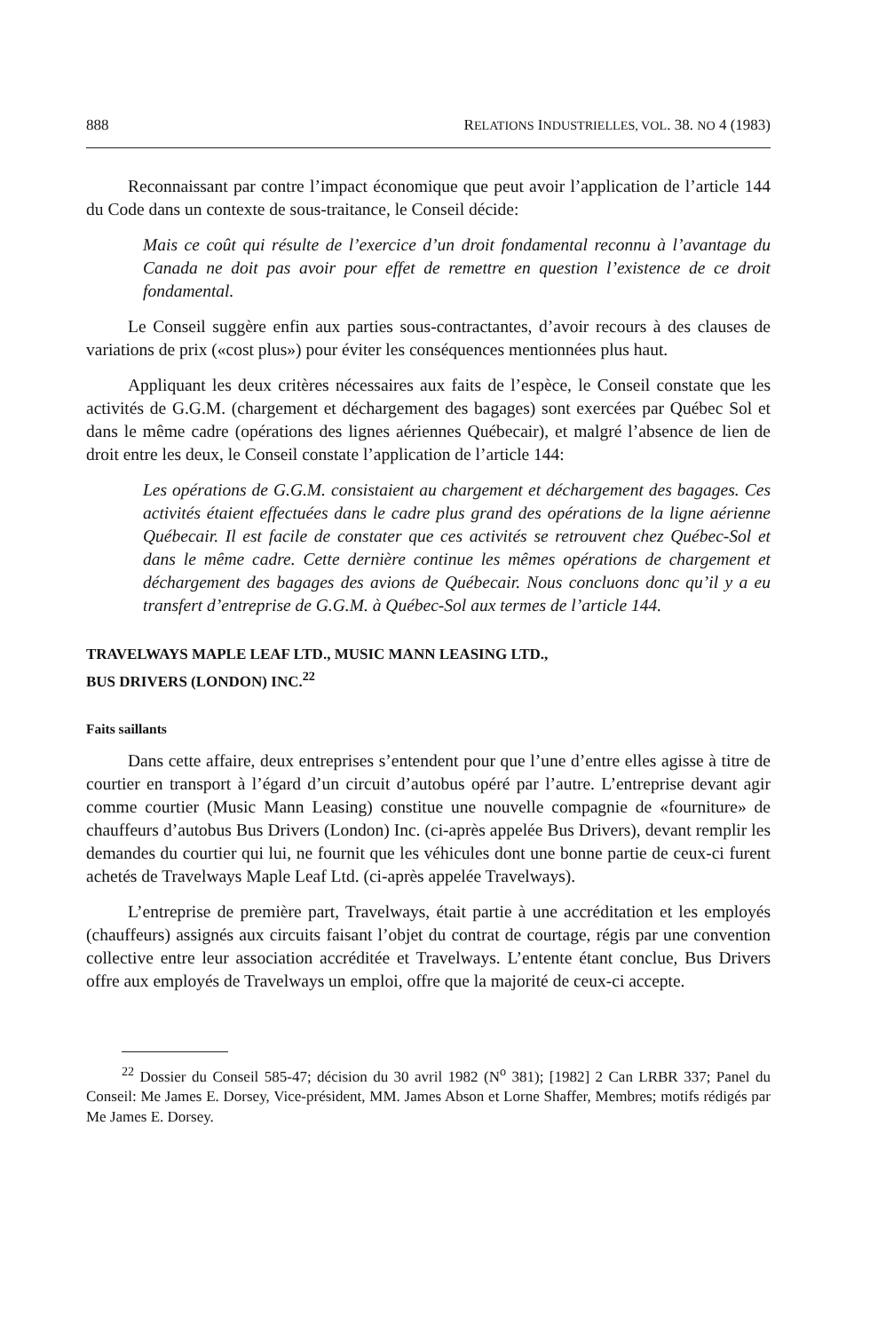888 RELATIONS INDUSTRIELLES, VOL. 38. NO 4 (1983)
Reconnaissant par contre l’impact économique que peut avoir l’application de l’article 144 du Code dans un contexte de sous-traitance, le Conseil décide:
Mais ce coût qui résulte de l’exercice d’un droit fondamental reconnu à l’avantage du Canada ne doit pas avoir pour effet de remettre en question l’existence de ce droit fondamental.
Le Conseil suggère enfin aux parties sous-contractantes, d’avoir recours à des clauses de variations de prix («cost plus») pour éviter les conséquences mentionnées plus haut.
Appliquant les deux critères nécessaires aux faits de l’espèce, le Conseil constate que les activités de G.G.M. (chargement et déchargement des bagages) sont exercées par Québec Sol et dans le même cadre (opérations des lignes aériennes Québecair), et malgré l’absence de lien de droit entre les deux, le Conseil constate l’application de l’article 144:
Les opérations de G.G.M. consistaient au chargement et déchargement des bagages. Ces activités étaient effectuées dans le cadre plus grand des opérations de la ligne aérienne Québecair. Il est facile de constater que ces activités se retrouvent chez Québec-Sol et dans le même cadre. Cette dernière continue les mêmes opérations de chargement et déchargement des bagages des avions de Québecair. Nous concluons donc qu’il y a eu transfert d’entreprise de G.G.M. à Québec-Sol aux termes de l’article 144.
TRAVELWAYS MAPLE LEAF LTD., MUSIC MANN LEASING LTD.,
BUS DRIVERS (LONDON) INC.<sup>22</sup>
Faits saillants
Dans cette affaire, deux entreprises s’entendent pour que l’une d’entre elles agisse à titre de courtier en transport à l’égard d’un circuit d’autobus opéré par l’autre. L’entreprise devant agir comme courtier (Music Mann Leasing) constitue une nouvelle compagnie de «fourniture» de chauffeurs d’autobus Bus Drivers (London) Inc. (ci-après appelée Bus Drivers), devant remplir les demandes du courtier qui lui, ne fournit que les véhicules dont une bonne partie de ceux-ci furent achetés de Travelways Maple Leaf Ltd. (ci-après appelée Travelways).
L’entreprise de première part, Travelways, était partie à une accréditation et les employés (chauffeurs) assignés aux circuits faisant l’objet du contrat de courtage, régis par une convention collective entre leur association accréditée et Travelways. L’entente étant conclue, Bus Drivers offre aux employés de Travelways un emploi, offre que la majorité de ceux-ci accepte.
<sup>22</sup> Dossier du Conseil 585-47; décision du 30 avril 1982 (N<sup>o</sup> 381); [1982] 2 Can LRBR 337; Panel du Conseil: Me James E. Dorsey, Vice-président, MM. James Abson et Lorne Shaffer, Membres; motifs rédigés par Me James E. Dorsey.